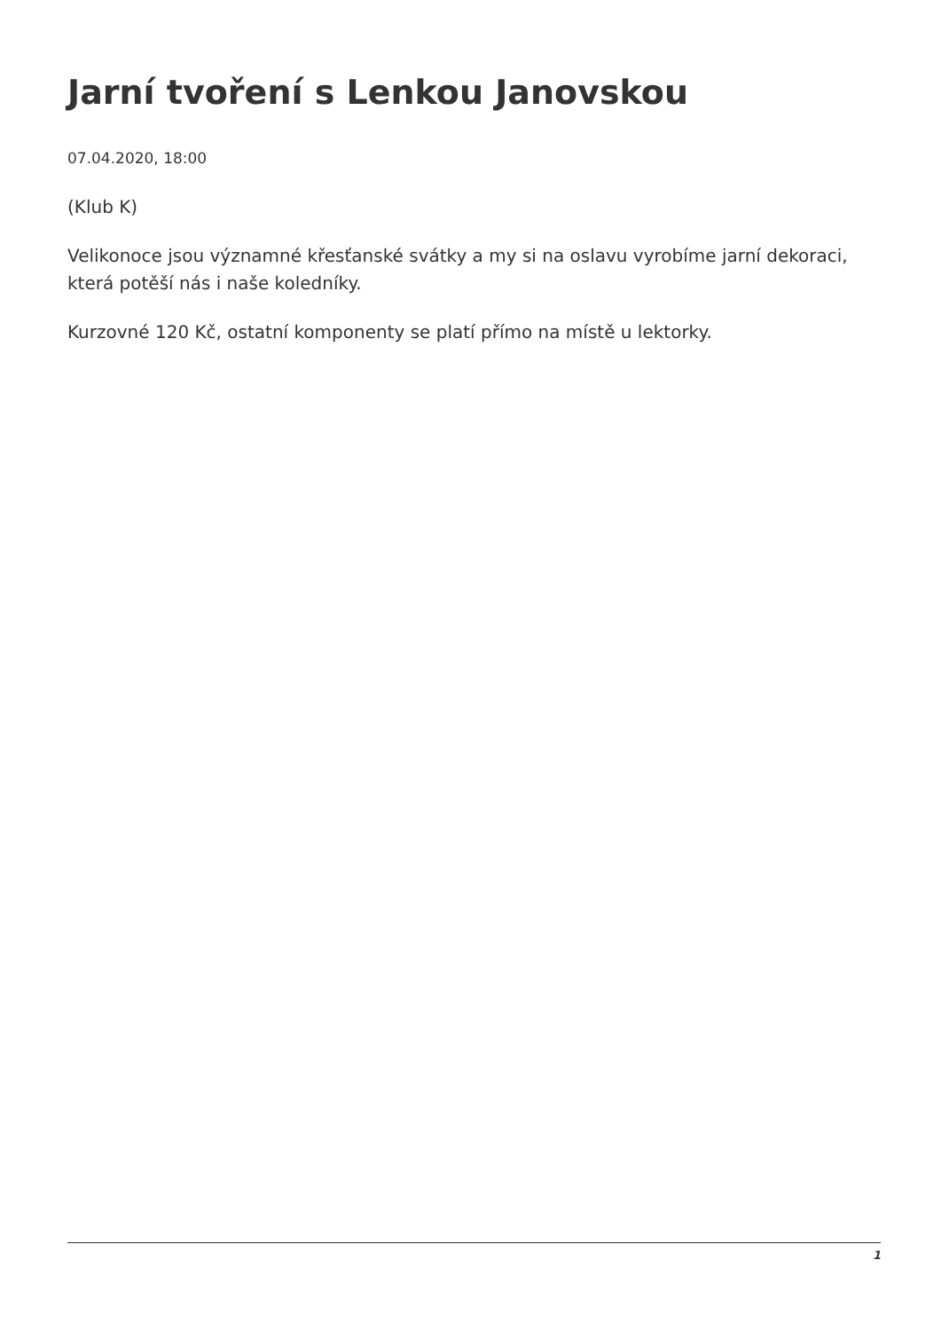Jarní tvoření s Lenkou Janovskou
07.04.2020, 18:00
(Klub K)
Velikonoce jsou významné křesťanské svátky a my si na oslavu vyrobíme jarní dekoraci, která potěší nás i naše koledníky.
Kurzovné 120 Kč, ostatní komponenty se platí přímo na místě u lektorky.
1